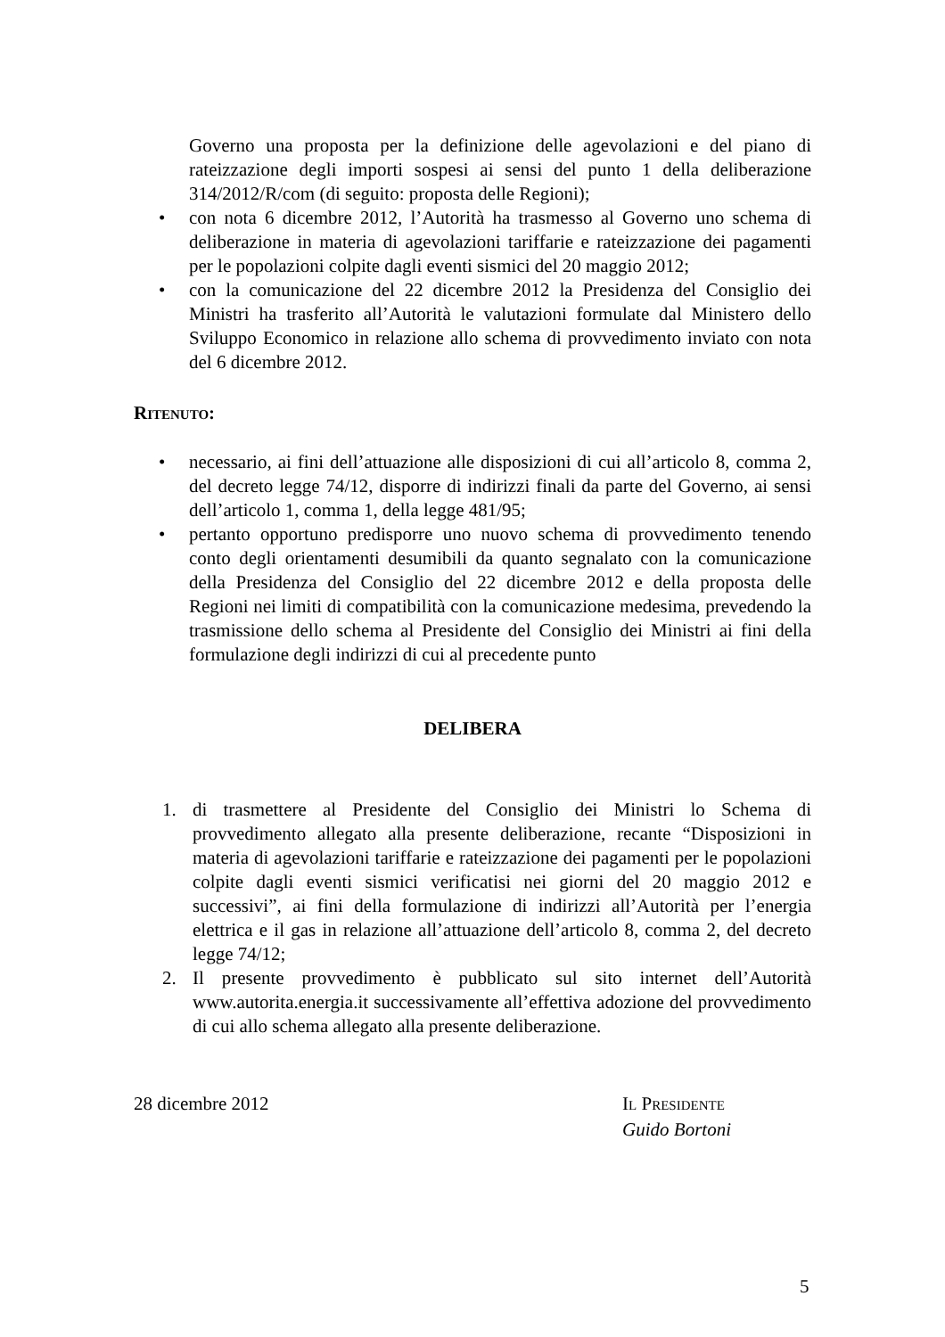Governo una proposta per la definizione delle agevolazioni e del piano di rateizzazione degli importi sospesi ai sensi del punto 1 della deliberazione 314/2012/R/com (di seguito: proposta delle Regioni);
• con nota 6 dicembre 2012, l’Autorità ha trasmesso al Governo uno schema di deliberazione in materia di agevolazioni tariffarie e rateizzazione dei pagamenti per le popolazioni colpite dagli eventi sismici del 20 maggio 2012;
• con la comunicazione del 22 dicembre 2012 la Presidenza del Consiglio dei Ministri ha trasferito all’Autorità le valutazioni formulate dal Ministero dello Sviluppo Economico in relazione allo schema di provvedimento inviato con nota del 6 dicembre 2012.
RITENUTO:
• necessario, ai fini dell’attuazione alle disposizioni di cui all’articolo 8, comma 2, del decreto legge 74/12, disporre di indirizzi finali da parte del Governo, ai sensi dell’articolo 1, comma 1, della legge 481/95;
• pertanto opportuno predisporre uno nuovo schema di provvedimento tenendo conto degli orientamenti desumibili da quanto segnalato con la comunicazione della Presidenza del Consiglio del 22 dicembre 2012 e della proposta delle Regioni nei limiti di compatibilità con la comunicazione medesima, prevedendo la trasmissione dello schema al Presidente del Consiglio dei Ministri ai fini della formulazione degli indirizzi di cui al precedente punto
DELIBERA
1. di trasmettere al Presidente del Consiglio dei Ministri lo Schema di provvedimento allegato alla presente deliberazione, recante “Disposizioni in materia di agevolazioni tariffarie e rateizzazione dei pagamenti per le popolazioni colpite dagli eventi sismici verificatisi nei giorni del 20 maggio 2012 e successivi”, ai fini della formulazione di indirizzi all’Autorità per l’energia elettrica e il gas in relazione all’attuazione dell’articolo 8, comma 2, del decreto legge 74/12;
2. Il presente provvedimento è pubblicato sul sito internet dell’Autorità www.autorita.energia.it successivamente all’effettiva adozione del provvedimento di cui allo schema allegato alla presente deliberazione.
28 dicembre 2012 IL PRESIDENTE
Guido Bortoni
5